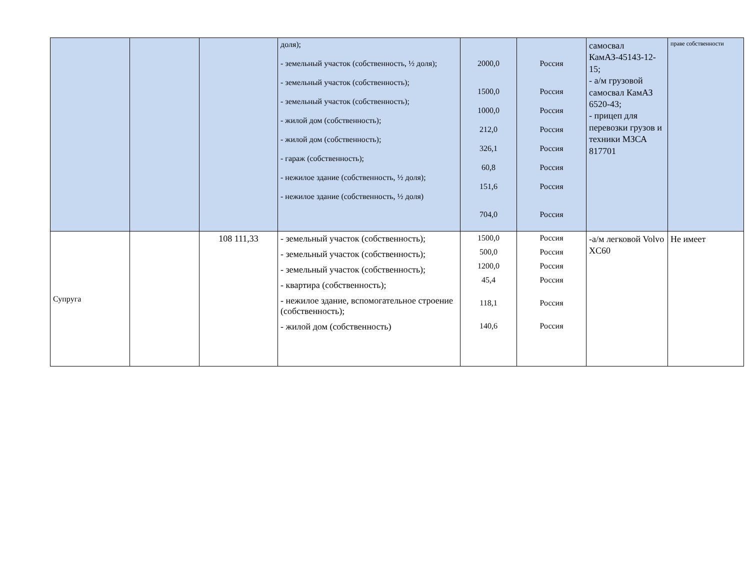| | | | доля); - земельный участок (собственность, ½ доля); - земельный участок (собственность); - земельный участок (собственность); - жилой дом (собственность); - жилой дом (собственность); - гараж (собственность); - нежилое здание (собственность, ½ доля); - нежилое здание (собственность, ½ доля) | 2000,0 1500,0 1000,0 212,0 326,1 60,8 151,6 704,0 | Россия Россия Россия Россия Россия Россия Россия Россия | самосвал КамАЗ-45143-12-15; - а/м грузовой самосвал КамАЗ 6520-43; - прицеп для перевозки грузов и техники МЗСА 817701 | праве собственности |
| Супруга | | 108 111,33 | - земельный участок (собственность); - земельный участок (собственность); - земельный участок (собственность); - квартира (собственность); - нежилое здание, вспомогательное строение (собственность); - жилой дом (собственность) | 1500,0 500,0 1200,0 45,4 118,1 140,6 | Россия Россия Россия Россия Россия Россия | -а/м легковой Volvo XC60 | Не имеет |